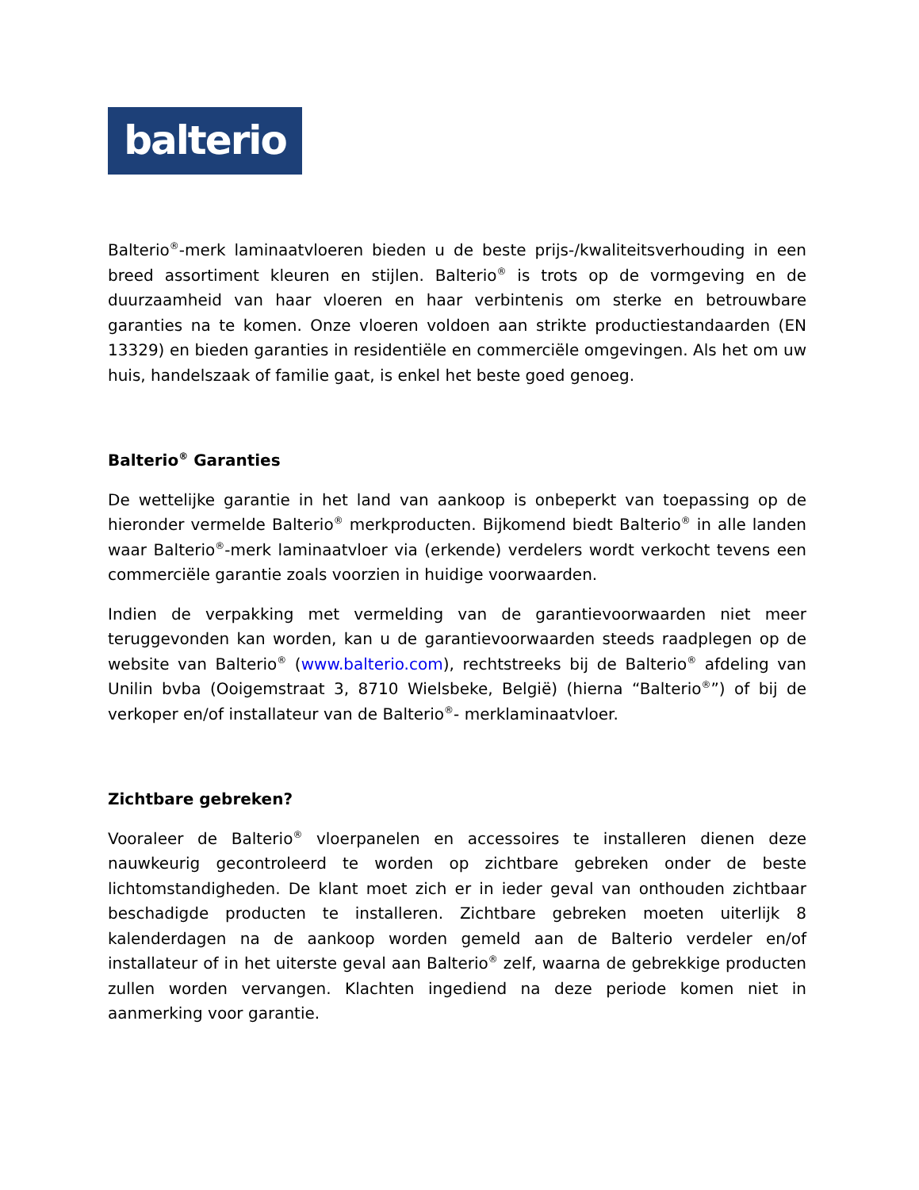balterio
Balterio<sup>®</sup>-merk laminaatvloeren bieden u de beste prijs-/kwaliteitsverhouding in een breed assortiment kleuren en stijlen. Balterio<sup>®</sup> is trots op de vormgeving en de duurzaamheid van haar vloeren en haar verbintenis om sterke en betrouwbare garanties na te komen. Onze vloeren voldoen aan strikte productiestandaarden (EN 13329) en bieden garanties in residentiële en commerciële omgevingen. Als het om uw huis, handelszaak of familie gaat, is enkel het beste goed genoeg.
Balterio<sup>®</sup> Garanties
De wettelijke garantie in het land van aankoop is onbeperkt van toepassing op de hieronder vermelde Balterio<sup>®</sup> merkproducten. Bijkomend biedt Balterio<sup>®</sup> in alle landen waar Balterio<sup>®</sup>-merk laminaatvloer via (erkende) verdelers wordt verkocht tevens een commerciële garantie zoals voorzien in huidige voorwaarden.
Indien de verpakking met vermelding van de garantievoorwaarden niet meer teruggevonden kan worden, kan u de garantievoorwaarden steeds raadplegen op de website van Balterio<sup>®</sup> (www.balterio.com), rechtstreeks bij de Balterio<sup>®</sup> afdeling van Unilin bvba (Ooigemstraat 3, 8710 Wielsbeke, België) (hierna “Balterio<sup>®</sup>”) of bij de verkoper en/of installateur van de Balterio<sup>®</sup>- merklaminaatvloer.
Zichtbare gebreken?
Vooraleer de Balterio<sup>®</sup> vloerpanelen en accessoires te installeren dienen deze nauwkeurig gecontroleerd te worden op zichtbare gebreken onder de beste lichtomstandigheden. De klant moet zich er in ieder geval van onthouden zichtbaar beschadigde producten te installeren. Zichtbare gebreken moeten uiterlijk 8 kalenderdagen na de aankoop worden gemeld aan de Balterio verdeler en/of installateur of in het uiterste geval aan Balterio<sup>®</sup> zelf, waarna de gebrekkige producten zullen worden vervangen. Klachten ingediend na deze periode komen niet in aanmerking voor garantie.